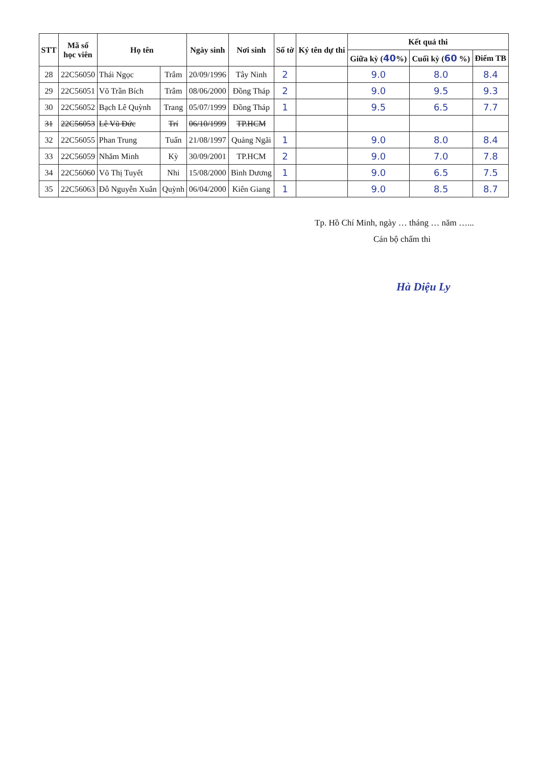| STT | Mã số học viên | Họ tên | | Ngày sinh | Nơi sinh | Số tờ | Ký tên dự thi | Kết quả thi | | |
| --- | --- | --- | --- | --- | --- | --- | --- | --- | --- | --- |
| | | | | | | | | Giữa kỳ ( 40 %) | Cuối kỳ ( 60 %) | Điểm TB |
| 28 | 22C56050 | Thái Ngọc | Trâm | 20/09/1996 | Tây Ninh | 2 | | 9.0 | 8.0 | 8.4 |
| 29 | 22C56051 | Võ Trần Bích | Trâm | 08/06/2000 | Đồng Tháp | 2 | | 9.0 | 9.5 | 9.3 |
| 30 | 22C56052 | Bạch Lê Quỳnh | Trang | 05/07/1999 | Đồng Tháp | 1 | | 9.5 | 6.5 | 7.7 |
| 31 | 22C56053 | Lê Vũ Đức | Trí | 06/10/1999 | TP.HCM | | | | | |
| 32 | 22C56055 | Phan Trung | Tuấn | 21/08/1997 | Quảng Ngãi | 1 | | 9.0 | 8.0 | 8.4 |
| 33 | 22C56059 | Nhăm Minh | Kỳ | 30/09/2001 | TP.HCM | 2 | | 9.0 | 7.0 | 7.8 |
| 34 | 22C56060 | Võ Thị Tuyết | Nhi | 15/08/2000 | Bình Dương | 1 | | 9.0 | 6.5 | 7.5 |
| 35 | 22C56063 | Đỗ Nguyễn Xuân | Quỳnh | 06/04/2000 | Kiên Giang | 1 | | 9.0 | 8.5 | 8.7 |
Tp. Hồ Chí Minh, ngày … tháng … năm …...
Cán bộ chấm thi
Hà Diệu Ly